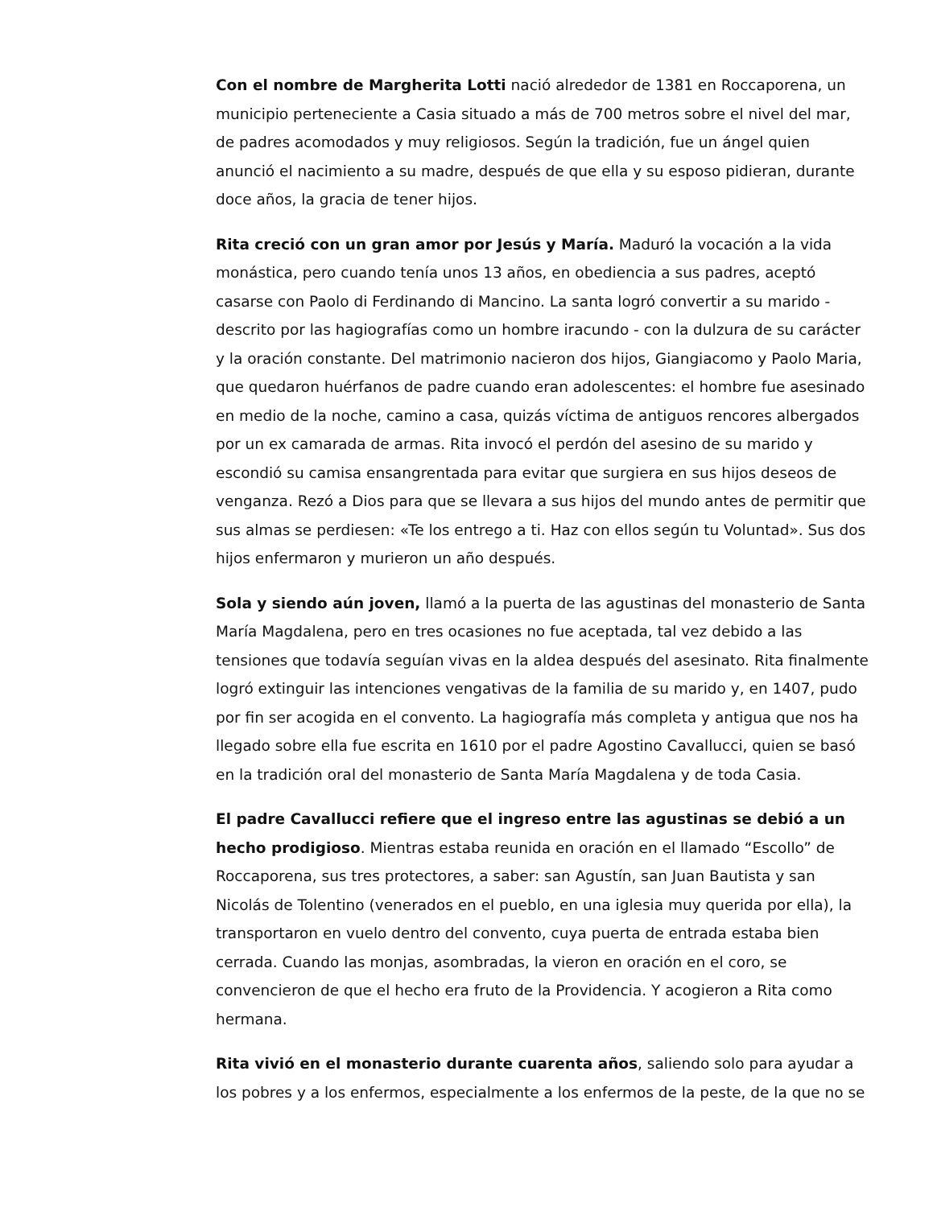Con el nombre de Margherita Lotti nació alrededor de 1381 en Roccaporena, un municipio perteneciente a Casia situado a más de 700 metros sobre el nivel del mar, de padres acomodados y muy religiosos. Según la tradición, fue un ángel quien anunció el nacimiento a su madre, después de que ella y su esposo pidieran, durante doce años, la gracia de tener hijos.
Rita creció con un gran amor por Jesús y María. Maduró la vocación a la vida monástica, pero cuando tenía unos 13 años, en obediencia a sus padres, aceptó casarse con Paolo di Ferdinando di Mancino. La santa logró convertir a su marido - descrito por las hagiografías como un hombre iracundo - con la dulzura de su carácter y la oración constante. Del matrimonio nacieron dos hijos, Giangiacomo y Paolo Maria, que quedaron huérfanos de padre cuando eran adolescentes: el hombre fue asesinado en medio de la noche, camino a casa, quizás víctima de antiguos rencores albergados por un ex camarada de armas. Rita invocó el perdón del asesino de su marido y escondió su camisa ensangrentada para evitar que surgiera en sus hijos deseos de venganza. Rezó a Dios para que se llevara a sus hijos del mundo antes de permitir que sus almas se perdiesen: «Te los entrego a ti. Haz con ellos según tu Voluntad». Sus dos hijos enfermaron y murieron un año después.
Sola y siendo aún joven, llamó a la puerta de las agustinas del monasterio de Santa María Magdalena, pero en tres ocasiones no fue aceptada, tal vez debido a las tensiones que todavía seguían vivas en la aldea después del asesinato. Rita finalmente logró extinguir las intenciones vengativas de la familia de su marido y, en 1407, pudo por fin ser acogida en el convento. La hagiografía más completa y antigua que nos ha llegado sobre ella fue escrita en 1610 por el padre Agostino Cavallucci, quien se basó en la tradición oral del monasterio de Santa María Magdalena y de toda Casia.
El padre Cavallucci refiere que el ingreso entre las agustinas se debió a un hecho prodigioso. Mientras estaba reunida en oración en el llamado “Escollo” de Roccaporena, sus tres protectores, a saber: san Agustín, san Juan Bautista y san Nicolás de Tolentino (venerados en el pueblo, en una iglesia muy querida por ella), la transportaron en vuelo dentro del convento, cuya puerta de entrada estaba bien cerrada. Cuando las monjas, asombradas, la vieron en oración en el coro, se convencieron de que el hecho era fruto de la Providencia. Y acogieron a Rita como hermana.
Rita vivió en el monasterio durante cuarenta años, saliendo solo para ayudar a los pobres y a los enfermos, especialmente a los enfermos de la peste, de la que no se